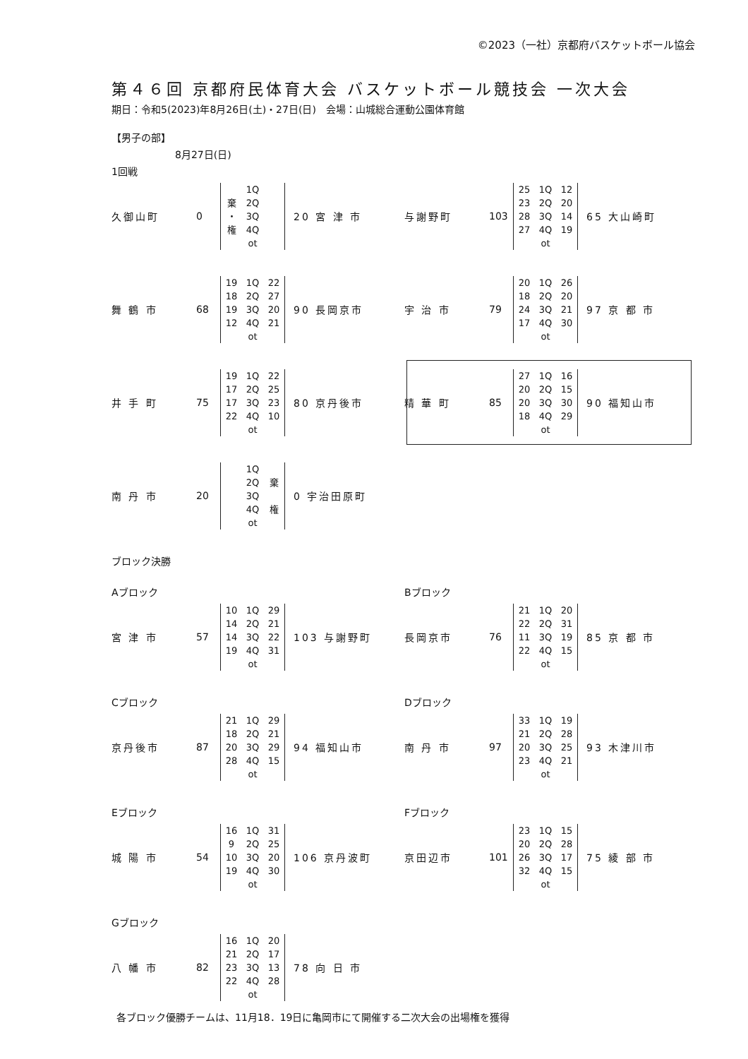©2023（一社）京都府バスケットボール協会
第４６回 京都府民体育大会 バスケットボール競技会 一次大会
期日：令和5(2023)年8月26日(土)・27日(日)　会場：山城総合運動公園体育館
【男子の部】
8月27日(日)
1回戦
久御山町 0
| | 1Q | |
| 棄 | 2Q | |
| ・ | 3Q | |
| 権 | 4Q | |
| | ot | |
20 宮 津 市
舞 鶴 市 68
| 19 | 1Q | 22 |
| 18 | 2Q | 27 |
| 19 | 3Q | 20 |
| 12 | 4Q | 21 |
| | ot | |
90 長岡京市
井 手 町 75
| 19 | 1Q | 22 |
| 17 | 2Q | 25 |
| 17 | 3Q | 23 |
| 22 | 4Q | 10 |
| | ot | |
80 京丹後市
南 丹 市 20
| | 1Q | |
| | 2Q | 棄 |
| | 3Q | |
| | 4Q | 権 |
| | ot | |
0 宇治田原町
与謝野町 103
| 25 | 1Q | 12 |
| 23 | 2Q | 20 |
| 28 | 3Q | 14 |
| 27 | 4Q | 19 |
| | ot | |
65 大山崎町
宇 治 市 79
| 20 | 1Q | 26 |
| 18 | 2Q | 20 |
| 24 | 3Q | 21 |
| 17 | 4Q | 30 |
| | ot | |
97 京 都 市
精 華 町 85
| 27 | 1Q | 16 |
| 20 | 2Q | 15 |
| 20 | 3Q | 30 |
| 18 | 4Q | 29 |
| | ot | |
90 福知山市
ブロック決勝
Aブロック
宮 津 市 57
| 10 | 1Q | 29 |
| 14 | 2Q | 21 |
| 14 | 3Q | 22 |
| 19 | 4Q | 31 |
| | ot | |
103 与謝野町
Cブロック
京丹後市 87
| 21 | 1Q | 29 |
| 18 | 2Q | 21 |
| 20 | 3Q | 29 |
| 28 | 4Q | 15 |
| | ot | |
94 福知山市
Eブロック
城 陽 市 54
| 16 | 1Q | 31 |
| 9 | 2Q | 25 |
| 10 | 3Q | 20 |
| 19 | 4Q | 30 |
| | ot | |
106 京丹波町
Gブロック
八 幡 市 82
| 16 | 1Q | 20 |
| 21 | 2Q | 17 |
| 23 | 3Q | 13 |
| 22 | 4Q | 28 |
| | ot | |
78 向 日 市
Bブロック
長岡京市 76
| 21 | 1Q | 20 |
| 22 | 2Q | 31 |
| 11 | 3Q | 19 |
| 22 | 4Q | 15 |
| | ot | |
85 京 都 市
Dブロック
南 丹 市 97
| 33 | 1Q | 19 |
| 21 | 2Q | 28 |
| 20 | 3Q | 25 |
| 23 | 4Q | 21 |
| | ot | |
93 木津川市
Fブロック
京田辺市 101
| 23 | 1Q | 15 |
| 20 | 2Q | 28 |
| 26 | 3Q | 17 |
| 32 | 4Q | 15 |
| | ot | |
75 綾 部 市
各ブロック優勝チームは、11月18．19日に亀岡市にて開催する二次大会の出場権を獲得